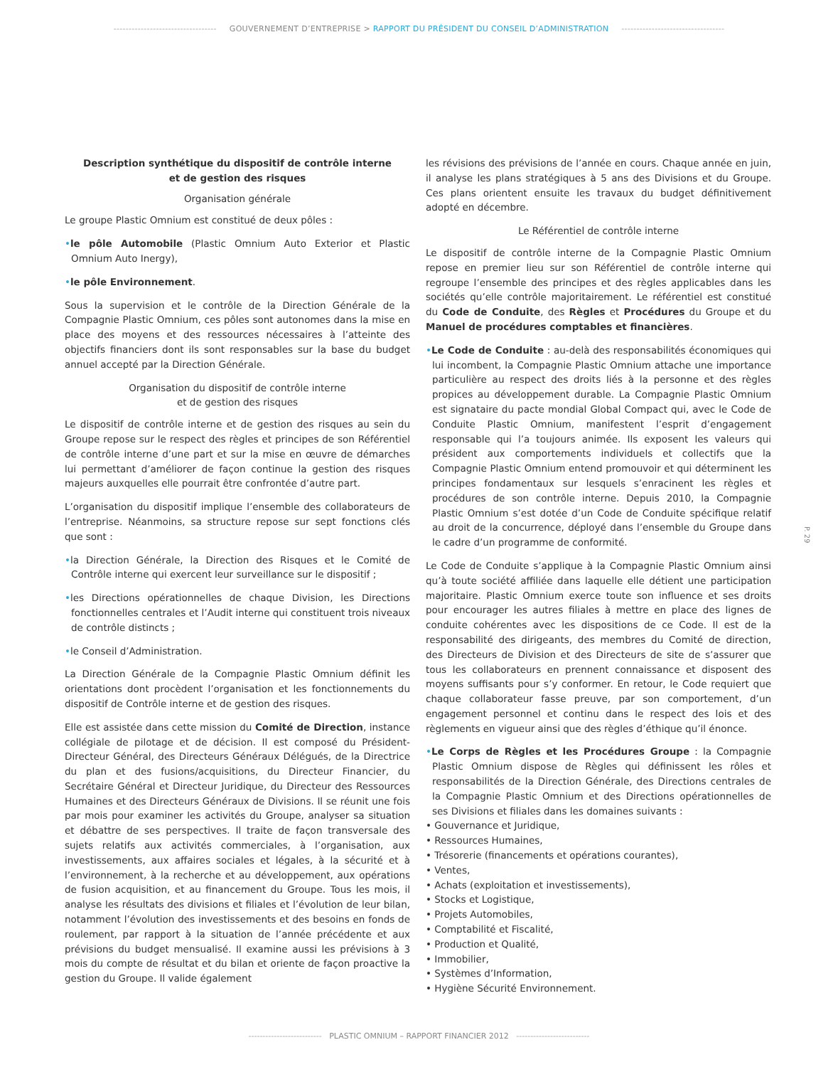---------------------------------- GOUVERNEMENT D’ENTREPRISE > RAPPORT DU PRÉSIDENT DU CONSEIL D’ADMINISTRATION ----------------------------------
Description synthétique du dispositif de contrôle interne
et de gestion des risques
Organisation générale
Le groupe Plastic Omnium est constitué de deux pôles :
•le pôle Automobile (Plastic Omnium Auto Exterior et Plastic Omnium Auto Inergy),
•le pôle Environnement.
Sous la supervision et le contrôle de la Direction Générale de la Compagnie Plastic Omnium, ces pôles sont autonomes dans la mise en place des moyens et des ressources nécessaires à l’atteinte des objectifs financiers dont ils sont responsables sur la base du budget annuel accepté par la Direction Générale.
Organisation du dispositif de contrôle interne
et de gestion des risques
Le dispositif de contrôle interne et de gestion des risques au sein du Groupe repose sur le respect des règles et principes de son Référentiel de contrôle interne d’une part et sur la mise en œuvre de démarches lui permettant d’améliorer de façon continue la gestion des risques majeurs auxquelles elle pourrait être confrontée d’autre part.
L’organisation du dispositif implique l’ensemble des collaborateurs de l’entreprise. Néanmoins, sa structure repose sur sept fonctions clés que sont :
•la Direction Générale, la Direction des Risques et le Comité de Contrôle interne qui exercent leur surveillance sur le dispositif ;
•les Directions opérationnelles de chaque Division, les Directions fonctionnelles centrales et l’Audit interne qui constituent trois niveaux de contrôle distincts ;
•le Conseil d’Administration.
La Direction Générale de la Compagnie Plastic Omnium définit les orientations dont procèdent l’organisation et les fonctionnements du dispositif de Contrôle interne et de gestion des risques.
Elle est assistée dans cette mission du Comité de Direction, instance collégiale de pilotage et de décision. Il est composé du Président-Directeur Général, des Directeurs Généraux Délégués, de la Directrice du plan et des fusions/acquisitions, du Directeur Financier, du Secrétaire Général et Directeur Juridique, du Directeur des Ressources Humaines et des Directeurs Généraux de Divisions. Il se réunit une fois par mois pour examiner les activités du Groupe, analyser sa situation et débattre de ses perspectives. Il traite de façon transversale des sujets relatifs aux activités commerciales, à l’organisation, aux investissements, aux affaires sociales et légales, à la sécurité et à l’environnement, à la recherche et au développement, aux opérations de fusion acquisition, et au financement du Groupe. Tous les mois, il analyse les résultats des divisions et filiales et l’évolution de leur bilan, notamment l’évolution des investissements et des besoins en fonds de roulement, par rapport à la situation de l’année précédente et aux prévisions du budget mensualisé. Il examine aussi les prévisions à 3 mois du compte de résultat et du bilan et oriente de façon proactive la gestion du Groupe. Il valide également
les révisions des prévisions de l’année en cours. Chaque année en juin, il analyse les plans stratégiques à 5 ans des Divisions et du Groupe. Ces plans orientent ensuite les travaux du budget définitivement adopté en décembre.
Le Référentiel de contrôle interne
Le dispositif de contrôle interne de la Compagnie Plastic Omnium repose en premier lieu sur son Référentiel de contrôle interne qui regroupe l’ensemble des principes et des règles applicables dans les sociétés qu’elle contrôle majoritairement. Le référentiel est constitué du Code de Conduite, des Règles et Procédures du Groupe et du Manuel de procédures comptables et financières.
•Le Code de Conduite : au-delà des responsabilités économiques qui lui incombent, la Compagnie Plastic Omnium attache une importance particulière au respect des droits liés à la personne et des règles propices au développement durable. La Compagnie Plastic Omnium est signataire du pacte mondial Global Compact qui, avec le Code de Conduite Plastic Omnium, manifestent l’esprit d’engagement responsable qui l’a toujours animée. Ils exposent les valeurs qui président aux comportements individuels et collectifs que la Compagnie Plastic Omnium entend promouvoir et qui déterminent les principes fondamentaux sur lesquels s’enracinent les règles et procédures de son contrôle interne. Depuis 2010, la Compagnie Plastic Omnium s’est dotée d’un Code de Conduite spécifique relatif au droit de la concurrence, déployé dans l’ensemble du Groupe dans le cadre d’un programme de conformité.
Le Code de Conduite s’applique à la Compagnie Plastic Omnium ainsi qu’à toute société affiliée dans laquelle elle détient une participation majoritaire. Plastic Omnium exerce toute son influence et ses droits pour encourager les autres filiales à mettre en place des lignes de conduite cohérentes avec les dispositions de ce Code. Il est de la responsabilité des dirigeants, des membres du Comité de direction, des Directeurs de Division et des Directeurs de site de s’assurer que tous les collaborateurs en prennent connaissance et disposent des moyens suffisants pour s’y conformer. En retour, le Code requiert que chaque collaborateur fasse preuve, par son comportement, d’un engagement personnel et continu dans le respect des lois et des règlements en vigueur ainsi que des règles d’éthique qu’il énonce.
•Le Corps de Règles et les Procédures Groupe : la Compagnie Plastic Omnium dispose de Règles qui définissent les rôles et responsabilités de la Direction Générale, des Directions centrales de la Compagnie Plastic Omnium et des Directions opérationnelles de ses Divisions et filiales dans les domaines suivants :
• Gouvernance et Juridique,
• Ressources Humaines,
• Trésorerie (financements et opérations courantes),
• Ventes,
• Achats (exploitation et investissements),
• Stocks et Logistique,
• Projets Automobiles,
• Comptabilité et Fiscalité,
• Production et Qualité,
• Immobilier,
• Systèmes d’Information,
• Hygiène Sécurité Environnement.
P. 29
-------------------------- PLASTIC OMNIUM – RAPPORT FINANCIER 2012 --------------------------